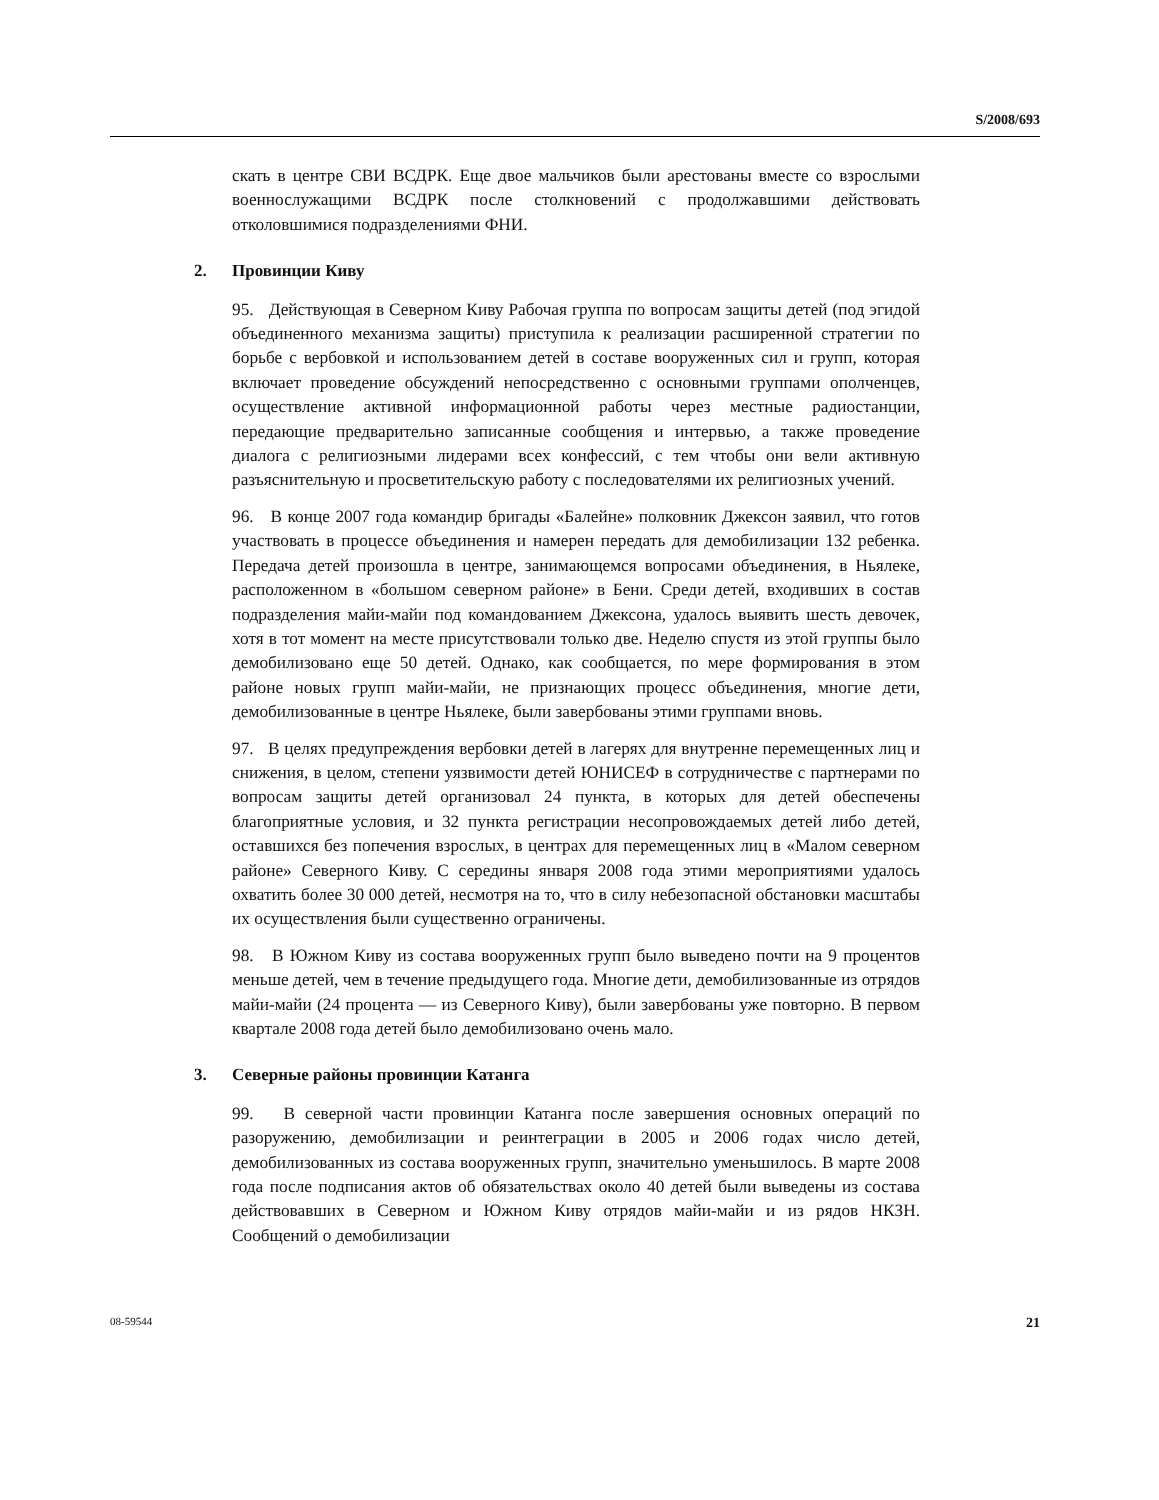S/2008/693
скать в центре СВИ ВСДРК. Еще двое мальчиков были арестованы вместе со взрослыми военнослужащими ВСДРК после столкновений с продолжавшими действовать отколовшимися подразделениями ФНИ.
2. Провинции Киву
95. Действующая в Северном Киву Рабочая группа по вопросам защиты детей (под эгидой объединенного механизма защиты) приступила к реализации расширенной стратегии по борьбе с вербовкой и использованием детей в составе вооруженных сил и групп, которая включает проведение обсуждений непосредственно с основными группами ополченцев, осуществление активной информационной работы через местные радиостанции, передающие предварительно записанные сообщения и интервью, а также проведение диалога с религиозными лидерами всех конфессий, с тем чтобы они вели активную разъяснительную и просветительскую работу с последователями их религиозных учений.
96. В конце 2007 года командир бригады «Балейне» полковник Джексон заявил, что готов участвовать в процессе объединения и намерен передать для демобилизации 132 ребенка. Передача детей произошла в центре, занимающемся вопросами объединения, в Ньялеке, расположенном в «большом северном районе» в Бени. Среди детей, входивших в состав подразделения майи-майи под командованием Джексона, удалось выявить шесть девочек, хотя в тот момент на месте присутствовали только две. Неделю спустя из этой группы было демобилизовано еще 50 детей. Однако, как сообщается, по мере формирования в этом районе новых групп майи-майи, не признающих процесс объединения, многие дети, демобилизованные в центре Ньялеке, были завербованы этими группами вновь.
97. В целях предупреждения вербовки детей в лагерях для внутренне перемещенных лиц и снижения, в целом, степени уязвимости детей ЮНИСЕФ в сотрудничестве с партнерами по вопросам защиты детей организовал 24 пункта, в которых для детей обеспечены благоприятные условия, и 32 пункта регистрации несопровождаемых детей либо детей, оставшихся без попечения взрослых, в центрах для перемещенных лиц в «Малом северном районе» Северного Киву. С середины января 2008 года этими мероприятиями удалось охватить более 30 000 детей, несмотря на то, что в силу небезопасной обстановки масштабы их осуществления были существенно ограничены.
98. В Южном Киву из состава вооруженных групп было выведено почти на 9 процентов меньше детей, чем в течение предыдущего года. Многие дети, демобилизованные из отрядов майи-майи (24 процента — из Северного Киву), были завербованы уже повторно. В первом квартале 2008 года детей было демобилизовано очень мало.
3. Северные районы провинции Катанга
99. В северной части провинции Катанга после завершения основных операций по разоружению, демобилизации и реинтеграции в 2005 и 2006 годах число детей, демобилизованных из состава вооруженных групп, значительно уменьшилось. В марте 2008 года после подписания актов об обязательствах около 40 детей были выведены из состава действовавших в Северном и Южном Киву отрядов майи-майи и из рядов НКЗН. Сообщений о демобилизации
08-59544 21